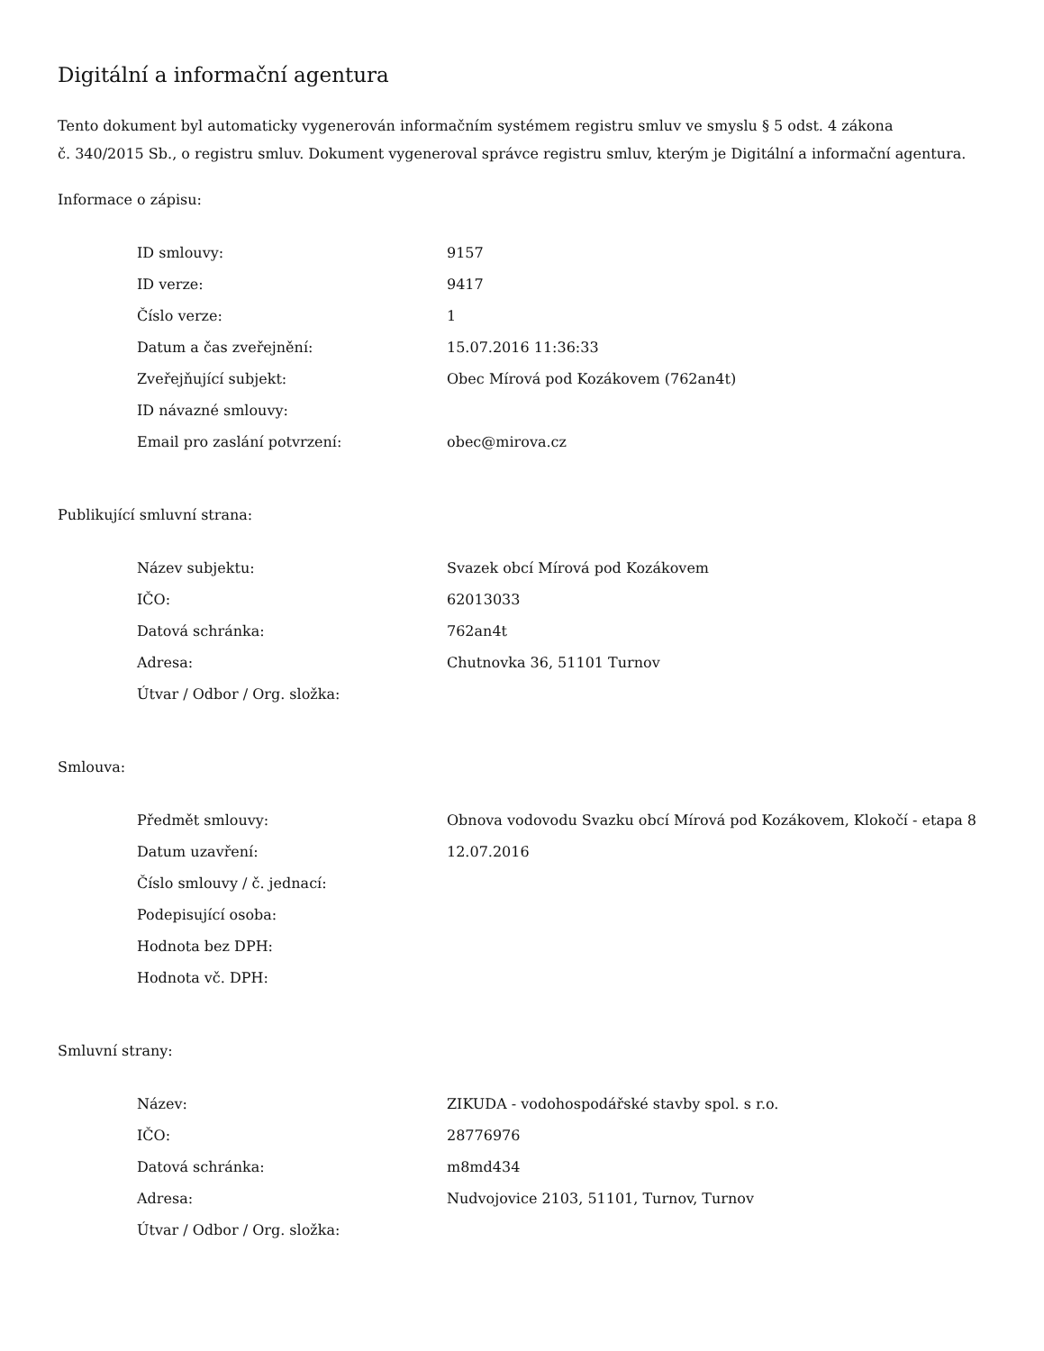Digitální a informační agentura
Tento dokument byl automaticky vygenerován informačním systémem registru smluv ve smyslu § 5 odst. 4 zákona
č. 340/2015 Sb., o registru smluv. Dokument vygeneroval správce registru smluv, kterým je Digitální a informační agentura.
Informace o zápisu:
| ID smlouvy: | 9157 |
| ID verze: | 9417 |
| Číslo verze: | 1 |
| Datum a čas zveřejnění: | 15.07.2016 11:36:33 |
| Zveřejňující subjekt: | Obec Mírová pod Kozákovem (762an4t) |
| ID návazné smlouvy: | |
| Email pro zaslání potvrzení: | obec@mirova.cz |
Publikující smluvní strana:
| Název subjektu: | Svazek obcí Mírová pod Kozákovem |
| IČO: | 62013033 |
| Datová schránka: | 762an4t |
| Adresa: | Chutnovka 36, 51101 Turnov |
| Útvar / Odbor / Org. složka: | |
Smlouva:
| Předmět smlouvy: | Obnova vodovodu Svazku obcí Mírová pod Kozákovem, Klokočí - etapa 8 |
| Datum uzavření: | 12.07.2016 |
| Číslo smlouvy / č. jednací: | |
| Podepisující osoba: | |
| Hodnota bez DPH: | |
| Hodnota vč. DPH: | |
Smluvní strany:
| Název: | ZIKUDA - vodohospodářské stavby spol. s r.o. |
| IČO: | 28776976 |
| Datová schránka: | m8md434 |
| Adresa: | Nudvojovice 2103, 51101, Turnov, Turnov |
| Útvar / Odbor / Org. složka: | |